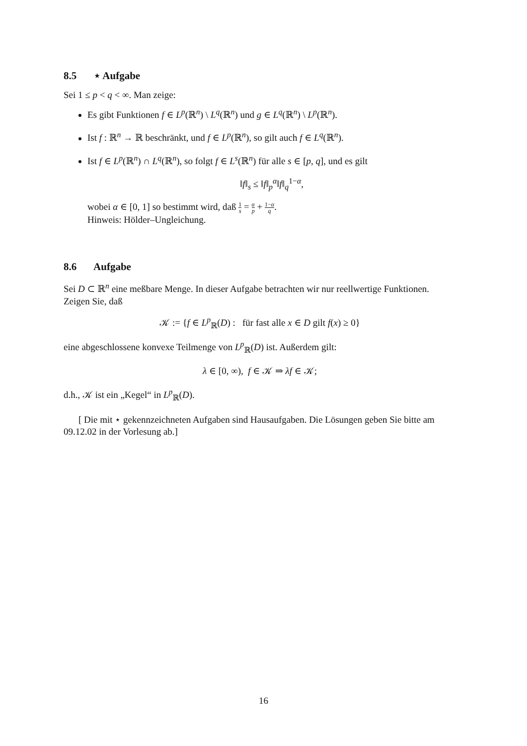8.5 ⋆ Aufgabe
Sei 1 ≤ p < q < ∞. Man zeige:
Es gibt Funktionen f ∈ L<sup>p</sup>(ℝ<sup>n</sup>) \ L<sup>q</sup>(ℝ<sup>n</sup>) und g ∈ L<sup>q</sup>(ℝ<sup>n</sup>) \ L<sup>p</sup>(ℝ<sup>n</sup>).
Ist f : ℝ<sup>n</sup> → ℝ beschränkt, und f ∈ L<sup>p</sup>(ℝ<sup>n</sup>), so gilt auch f ∈ L<sup>q</sup>(ℝ<sup>n</sup>).
Ist f ∈ L<sup>p</sup>(ℝ<sup>n</sup>) ∩ L<sup>q</sup>(ℝ<sup>n</sup>), so folgt f ∈ L<sup>s</sup>(ℝ<sup>n</sup>) für alle s ∈ [p, q], und es gilt
‖f‖<sub>s</sub> ≤ ‖f‖<sub>p</sub><sup>α</sup>‖f‖<sub>q</sub><sup>1−α</sup>,
wobei α ∈ [0, 1] so bestimmt wird, daß 1 s = α p + 1−α q.
Hinweis: Hölder–Ungleichung.
8.6 Aufgabe
Sei D ⊂ ℝ<sup>n</sup> eine meßbare Menge. In dieser Aufgabe betrachten wir nur reellwertige Funktionen. Zeigen Sie, daß
𝒦 := {f ∈ L<sup>p</sup><sub>ℝ</sub>(D) : für fast alle x ∈ D gilt f(x) ≥ 0}
eine abgeschlossene konvexe Teilmenge von L<sup>p</sup><sub>ℝ</sub>(D) ist. Außerdem gilt:
λ ∈ [0, ∞), f ∈ 𝒦 ⇒ λf ∈ 𝒦;
d.h., 𝒦 ist ein „Kegel“ in L<sup>p</sup><sub>ℝ</sub>(D).
[ Die mit ⋆ gekennzeichneten Aufgaben sind Hausaufgaben. Die Lösungen geben Sie bitte am 09.12.02 in der Vorlesung ab.]
16